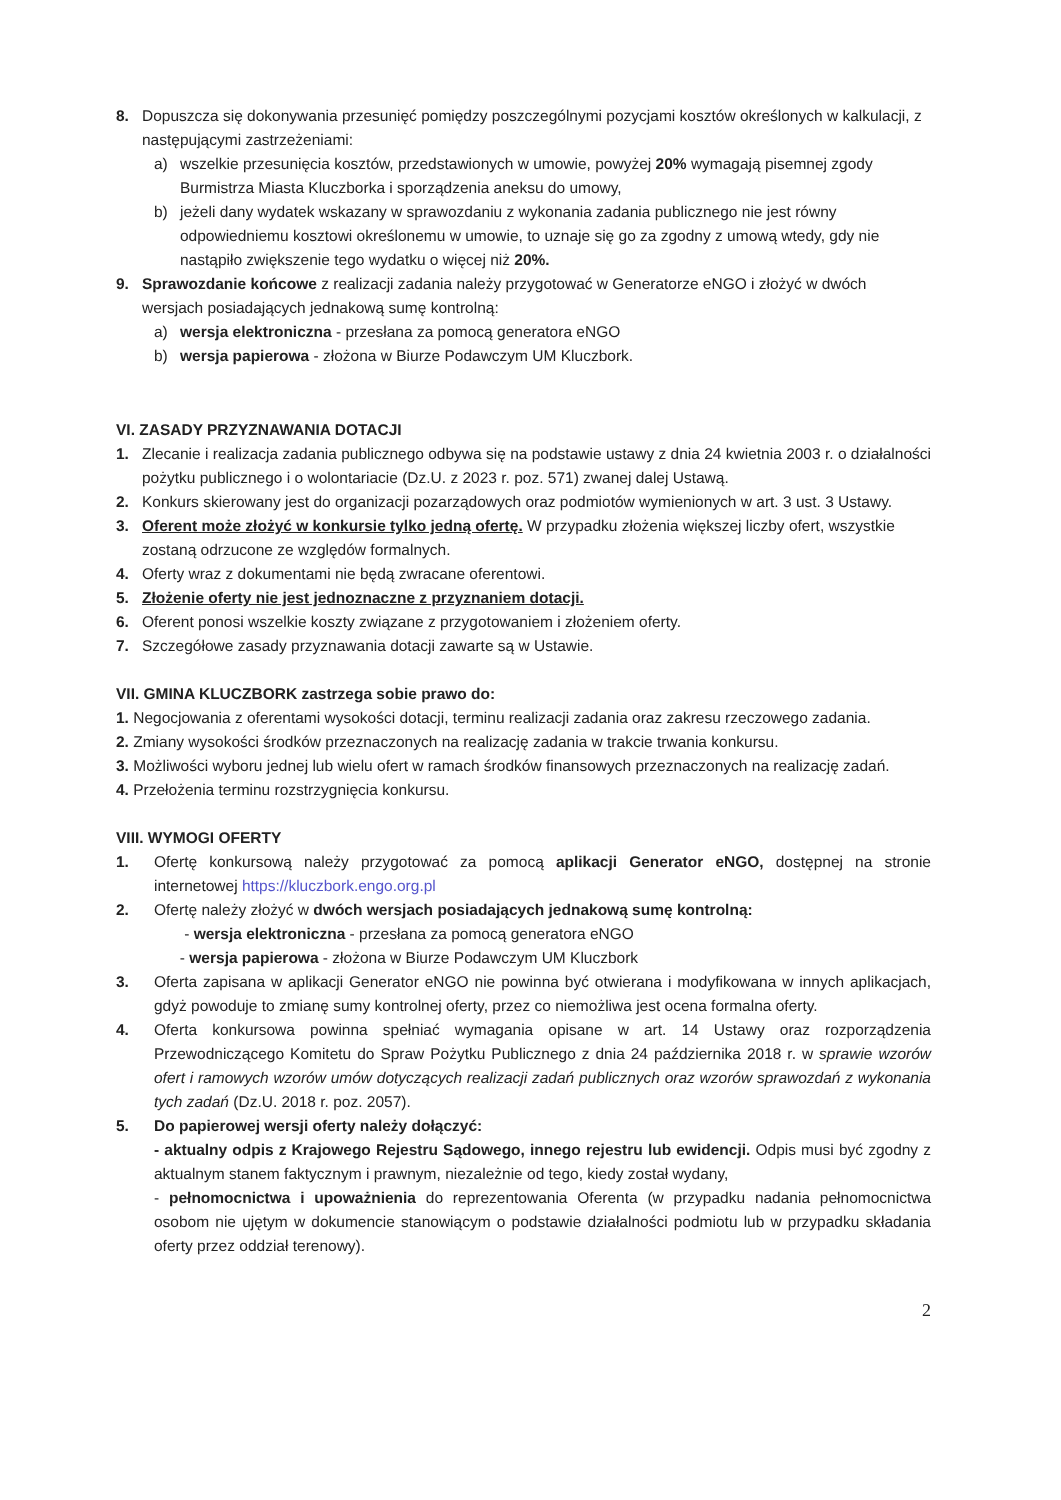8. Dopuszcza się dokonywania przesunięć pomiędzy poszczególnymi pozycjami kosztów określonych w kalkulacji, z następującymi zastrzeżeniami:
a) wszelkie przesunięcia kosztów, przedstawionych w umowie, powyżej 20% wymagają pisemnej zgody Burmistrza Miasta Kluczborka i sporządzenia aneksu do umowy,
b) jeżeli dany wydatek wskazany w sprawozdaniu z wykonania zadania publicznego nie jest równy odpowiedniemu kosztowi określonemu w umowie, to uznaje się go za zgodny z umową wtedy, gdy nie nastąpiło zwiększenie tego wydatku o więcej niż 20%.
9. Sprawozdanie końcowe z realizacji zadania należy przygotować w Generatorze eNGO i złożyć w dwóch wersjach posiadających jednakową sumę kontrolną:
a) wersja elektroniczna - przesłana za pomocą generatora eNGO
b) wersja papierowa - złożona w Biurze Podawczym UM Kluczbork.
VI. ZASADY PRZYZNAWANIA DOTACJI
1. Zlecanie i realizacja zadania publicznego odbywa się na podstawie ustawy z dnia 24 kwietnia 2003 r. o działalności pożytku publicznego i o wolontariacie (Dz.U. z 2023 r. poz. 571) zwanej dalej Ustawą.
2. Konkurs skierowany jest do organizacji pozarządowych oraz podmiotów wymienionych w art. 3 ust. 3 Ustawy.
3. Oferent może złożyć w konkursie tylko jedną ofertę. W przypadku złożenia większej liczby ofert, wszystkie zostaną odrzucone ze względów formalnych.
4. Oferty wraz z dokumentami nie będą zwracane oferentowi.
5. Złożenie oferty nie jest jednoznaczne z przyznaniem dotacji.
6. Oferent ponosi wszelkie koszty związane z przygotowaniem i złożeniem oferty.
7. Szczegółowe zasady przyznawania dotacji zawarte są w Ustawie.
VII. GMINA KLUCZBORK zastrzega sobie prawo do:
1. Negocjowania z oferentami wysokości dotacji, terminu realizacji zadania oraz zakresu rzeczowego zadania.
2. Zmiany wysokości środków przeznaczonych na realizację zadania w trakcie trwania konkursu.
3. Możliwości wyboru jednej lub wielu ofert w ramach środków finansowych przeznaczonych na realizację zadań.
4. Przełożenia terminu rozstrzygnięcia konkursu.
VIII. WYMOGI OFERTY
1. Ofertę konkursową należy przygotować za pomocą aplikacji Generator eNGO, dostępnej na stronie internetowej https://kluczbork.engo.org.pl
2. Ofertę należy złożyć w dwóch wersjach posiadających jednakową sumę kontrolną:
- wersja elektroniczna - przesłana za pomocą generatora eNGO
- wersja papierowa - złożona w Biurze Podawczym UM Kluczbork
3. Oferta zapisana w aplikacji Generator eNGO nie powinna być otwierana i modyfikowana w innych aplikacjach, gdyż powoduje to zmianę sumy kontrolnej oferty, przez co niemożliwa jest ocena formalna oferty.
4. Oferta konkursowa powinna spełniać wymagania opisane w art. 14 Ustawy oraz rozporządzenia Przewodniczącego Komitetu do Spraw Pożytku Publicznego z dnia 24 października 2018 r. w sprawie wzorów ofert i ramowych wzorów umów dotyczących realizacji zadań publicznych oraz wzorów sprawozdań z wykonania tych zadań (Dz.U. 2018 r. poz. 2057).
5. Do papierowej wersji oferty należy dołączyć:
- aktualny odpis z Krajowego Rejestru Sądowego, innego rejestru lub ewidencji. Odpis musi być zgodny z aktualnym stanem faktycznym i prawnym, niezależnie od tego, kiedy został wydany,
- pełnomocnictwa i upoważnienia do reprezentowania Oferenta (w przypadku nadania pełnomocnictwa osobom nie ujętym w dokumencie stanowiącym o podstawie działalności podmiotu lub w przypadku składania oferty przez oddział terenowy).
2